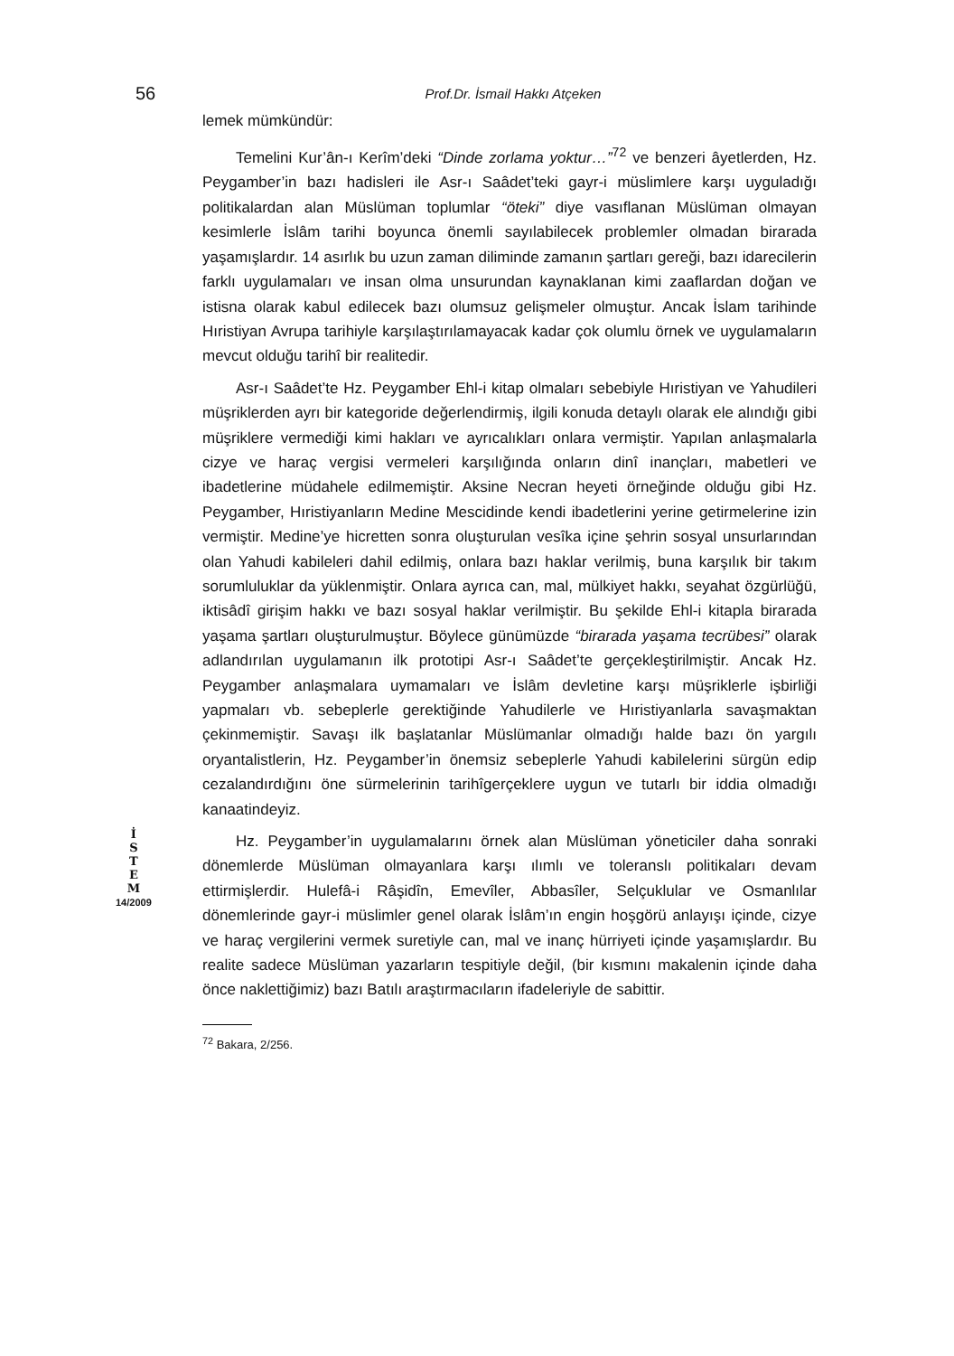56
Prof.Dr. İsmail Hakkı Atçeken
İ
S
T
E
M
14/2009
lemek mümkündür:
Temelini Kur’ân-ı Kerîm’deki “Dinde zorlama yoktur…”<sup>72</sup> ve benzeri âyetlerden, Hz. Peygamber’in bazı hadisleri ile Asr-ı Saâdet’teki gayr-i müslimlere karşı uyguladığı politikalardan alan Müslüman toplumlar “öteki” diye vasıflanan Müslüman olmayan kesimlerle İslâm tarihi boyunca önemli sayılabilecek problemler olmadan birarada yaşamışlardır. 14 asırlık bu uzun zaman diliminde zamanın şartları gereği, bazı idarecilerin farklı uygulamaları ve insan olma unsurundan kaynaklanan kimi zaaflardan doğan ve istisna olarak kabul edilecek bazı olumsuz gelişmeler olmuştur. Ancak İslam tarihinde Hıristiyan Avrupa tarihiyle karşılaştırılamayacak kadar çok olumlu örnek ve uygulamaların mevcut olduğu tarihî bir realitedir.
Asr-ı Saâdet’te Hz. Peygamber Ehl-i kitap olmaları sebebiyle Hıristiyan ve Yahudileri müşriklerden ayrı bir kategoride değerlendirmiş, ilgili konuda detaylı olarak ele alındığı gibi müşriklere vermediği kimi hakları ve ayrıcalıkları onlara vermiştir. Yapılan anlaşmalarla cizye ve haraç vergisi vermeleri karşılığında onların dinî inançları, mabetleri ve ibadetlerine müdahele edilmemiştir. Aksine Necran heyeti örneğinde olduğu gibi Hz. Peygamber, Hıristiyanların Medine Mescidinde kendi ibadetlerini yerine getirmelerine izin vermiştir. Medine’ye hicretten sonra oluşturulan vesîka içine şehrin sosyal unsurlarından olan Yahudi kabileleri dahil edilmiş, onlara bazı haklar verilmiş, buna karşılık bir takım sorumluluklar da yüklenmiştir. Onlara ayrıca can, mal, mülkiyet hakkı, seyahat özgürlüğü, iktisâdî girişim hakkı ve bazı sosyal haklar verilmiştir. Bu şekilde Ehl-i kitapla birarada yaşama şartları oluşturulmuştur. Böylece günümüzde “birarada yaşama tecrübesi” olarak adlandırılan uygulamanın ilk prototipi Asr-ı Saâdet’te gerçekleştirilmiştir. Ancak Hz. Peygamber anlaşmalara uymamaları ve İslâm devletine karşı müşriklerle işbirliği yapmaları vb. sebeplerle gerektiğinde Yahudilerle ve Hıristiyanlarla savaşmaktan çekinmemiştir. Savaşı ilk başlatanlar Müslümanlar olmadığı halde bazı ön yargılı oryantalistlerin, Hz. Peygamber’in önemsiz sebeplerle Yahudi kabilelerini sürgün edip cezalandırdığını öne sürmelerinin tarihîgerçeklere uygun ve tutarlı bir iddia olmadığı kanaatindeyiz.
Hz. Peygamber’in uygulamalarını örnek alan Müslüman yöneticiler daha sonraki dönemlerde Müslüman olmayanlara karşı ılımlı ve toleranslı politikaları devam ettirmişlerdir. Hulefâ-i Râşidîn, Emevîler, Abbasîler, Selçuklular ve Osmanlılar dönemlerinde gayr-i müslimler genel olarak İslâm’ın engin hoşgörü anlayışı içinde, cizye ve haraç vergilerini vermek suretiyle can, mal ve inanç hürriyeti içinde yaşamışlardır. Bu realite sadece Müslüman yazarların tespitiyle değil, (bir kısmını makalenin içinde daha önce naklettiğimiz) bazı Batılı araştırmacıların ifadeleriyle de sabittir.
<sup>72</sup> Bakara, 2/256.